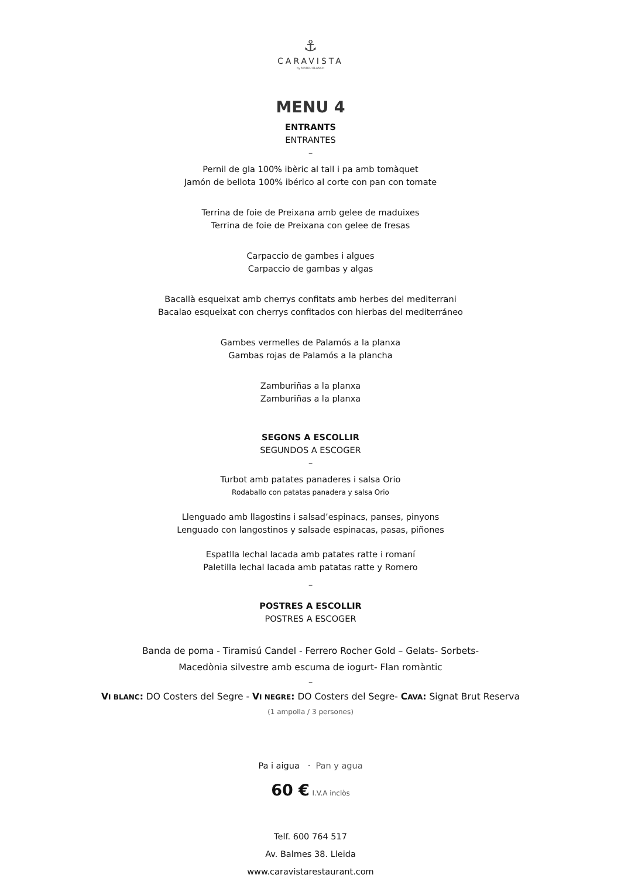⚓
CARAVISTA
by MATEU BLANCH
MENU 4
ENTRANTS
ENTRANTES
–
Pernil de gla 100% ibèric al tall i pa amb tomàquet
Jamón de bellota 100% ibérico al corte con pan con tomate
Terrina de foie de Preixana amb gelee de maduixes
Terrina de foie de Preixana con gelee de fresas
Carpaccio de gambes i algues
Carpaccio de gambas y algas
Bacallà esqueixat amb cherrys confitats amb herbes del mediterrani
Bacalao esqueixat con cherrys confitados con hierbas del mediterráneo
Gambes vermelles de Palamós a la planxa
Gambas rojas de Palamós a la plancha
Zamburiñas a la planxa
Zamburiñas a la planxa
SEGONS A ESCOLLIR
SEGUNDOS A ESCOGER
–
Turbot amb patates panaderes i salsa Orio
Rodaballo con patatas panadera y salsa Orio
Llenguado amb llagostins i salsad’espinacs, panses, pinyons
Lenguado con langostinos y salsade espinacas, pasas, piñones
Espatlla lechal lacada amb patates ratte i romaní
Paletilla lechal lacada amb patatas ratte y Romero
–
POSTRES A ESCOLLIR
POSTRES A ESCOGER
Banda de poma - Tiramisú Candel - Ferrero Rocher Gold – Gelats- Sorbets-
Macedònia silvestre amb escuma de iogurt- Flan romàntic
–
VI BLANC: DO Costers del Segre - VI NEGRE: DO Costers del Segre- CAVA: Signat Brut Reserva
(1 ampolla / 3 persones)
Pa i aigua · Pan y agua
60 € I.V.A inclòs
Telf. 600 764 517
Av. Balmes 38. Lleida
www.caravistarestaurant.com